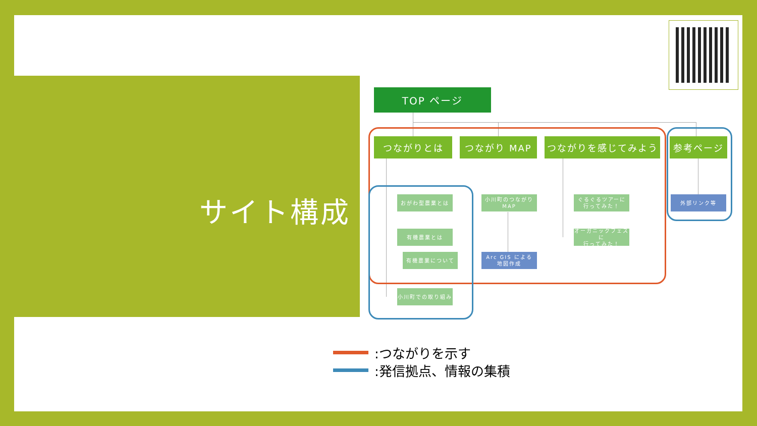サイト構成
TOP ページ
つながりとは つながり MAP つながりを感じてみよう 参考ページ
おがわ型農業とは
有機農業とは
有機農業について
小川町での取り組み
小川町のつながり
MAP
Arc GIS による
地図作成
ぐるぐるツアーに
行ってみた！
オーガニックフェスに
行ってみた！
外部リンク等
:つながりを示す
:発信拠点、情報の集積